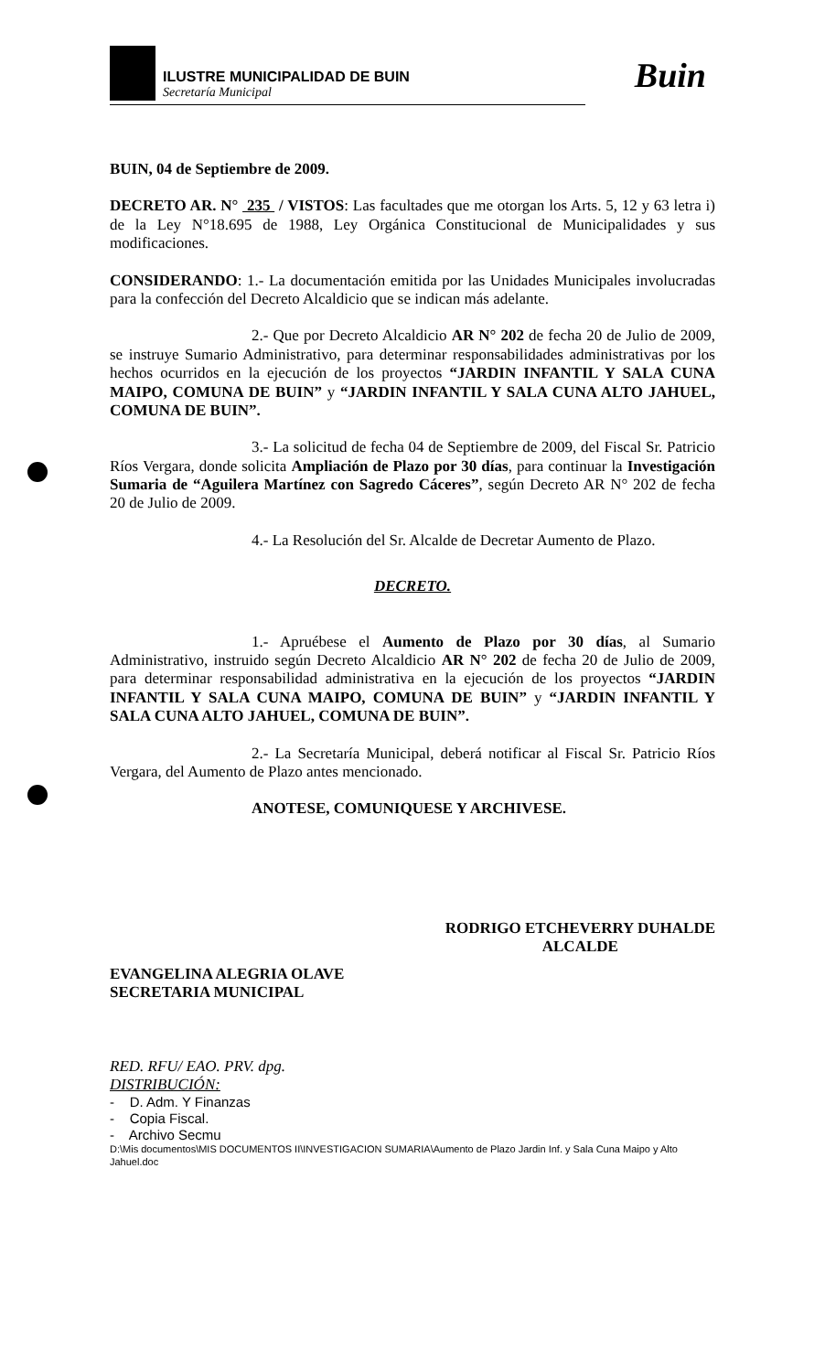ILUSTRE MUNICIPALIDAD DE BUIN
Secretaría Municipal
Buin
BUIN, 04 de Septiembre de 2009.
DECRETO AR. N° 235 / VISTOS: Las facultades que me otorgan los Arts. 5, 12 y 63 letra i) de la Ley N°18.695 de 1988, Ley Orgánica Constitucional de Municipalidades y sus modificaciones.
CONSIDERANDO: 1.- La documentación emitida por las Unidades Municipales involucradas para la confección del Decreto Alcaldicio que se indican más adelante.
2.- Que por Decreto Alcaldicio AR N° 202 de fecha 20 de Julio de 2009, se instruye Sumario Administrativo, para determinar responsabilidades administrativas por los hechos ocurridos en la ejecución de los proyectos “JARDIN INFANTIL Y SALA CUNA MAIPO, COMUNA DE BUIN” y “JARDIN INFANTIL Y SALA CUNA ALTO JAHUEL, COMUNA DE BUIN”.
3.- La solicitud de fecha 04 de Septiembre de 2009, del Fiscal Sr. Patricio Ríos Vergara, donde solicita Ampliación de Plazo por 30 días, para continuar la Investigación Sumaria de “Aguilera Martínez con Sagredo Cáceres”, según Decreto AR N° 202 de fecha 20 de Julio de 2009.
4.- La Resolución del Sr. Alcalde de Decretar Aumento de Plazo.
DECRETO.
1.- Apruébese el Aumento de Plazo por 30 días, al Sumario Administrativo, instruido según Decreto Alcaldicio AR N° 202 de fecha 20 de Julio de 2009, para determinar responsabilidad administrativa en la ejecución de los proyectos “JARDIN INFANTIL Y SALA CUNA MAIPO, COMUNA DE BUIN” y “JARDIN INFANTIL Y SALA CUNA ALTO JAHUEL, COMUNA DE BUIN”.
2.- La Secretaría Municipal, deberá notificar al Fiscal Sr. Patricio Ríos Vergara, del Aumento de Plazo antes mencionado.
ANOTESE, COMUNIQUESE Y ARCHIVESE.
EVANGELINA ALEGRIA OLAVE
SECRETARIA MUNICIPAL
RODRIGO ETCHEVERRY DUHALDE
ALCALDE
RED. RFU/ EAO. PRV. dpg.
DISTRIBUCIÓN:
- D. Adm. Y Finanzas
- Copia Fiscal.
- Archivo Secmu
D:\Mis documentos\MIS DOCUMENTOS II\INVESTIGACION SUMARIA\Aumento de Plazo Jardin Inf. y Sala Cuna Maipo y Alto Jahuel.doc